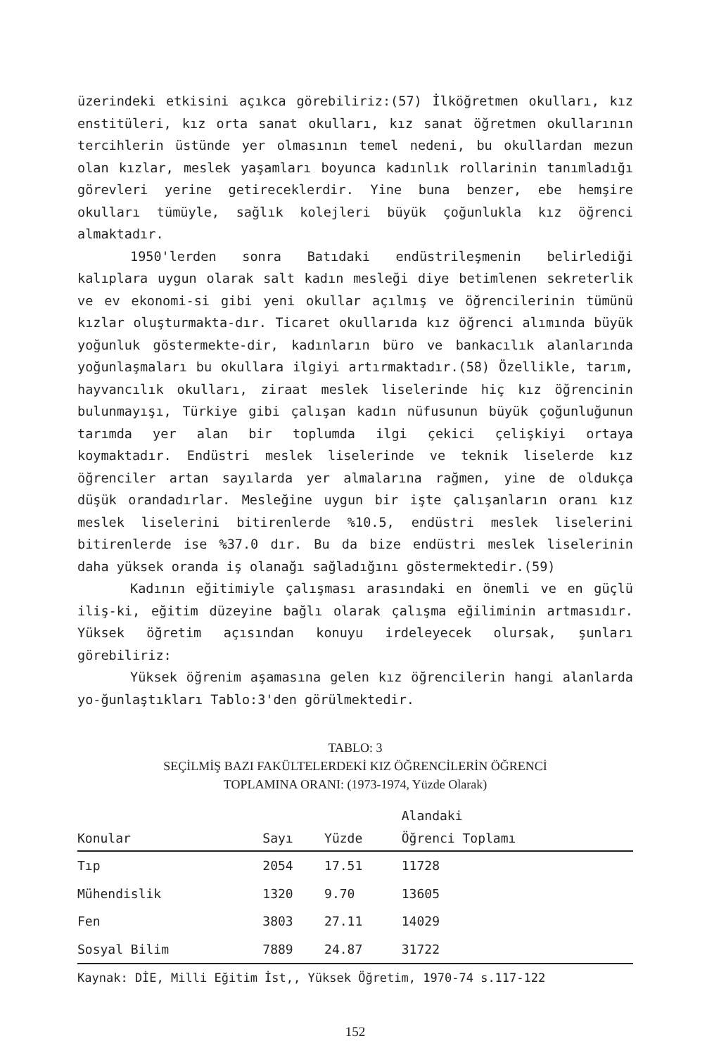üzerindeki etkisini açıkca görebiliriz:(57) İlköğretmen okulları, kız enstitüleri, kız orta sanat okulları, kız sanat öğretmen okullarının tercihlerin üstünde yer olmasının temel nedeni, bu okullardan mezun olan kızlar, meslek yaşamları boyunca kadınlık rollarinin tanımladığı görevleri yerine getireceklerdir. Yine buna benzer, ebe hemşire okulları tümüyle, sağlık kolejleri büyük çoğunlukla kız öğrenci almaktadır.
1950'lerden sonra Batıdaki endüstrileşmenin belirlediği kalıplara uygun olarak salt kadın mesleği diye betimlenen sekreterlik ve ev ekonomi-si gibi yeni okullar açılmış ve öğrencilerinin tümünü kızlar oluşturmakta-dır. Ticaret okullarıda kız öğrenci alımında büyük yoğunluk göstermekte-dir, kadınların büro ve bankacılık alanlarında yoğunlaşmaları bu okullara ilgiyi artırmaktadır.(58) Özellikle, tarım, hayvancılık okulları, ziraat meslek liselerinde hiç kız öğrencinin bulunmayışı, Türkiye gibi çalışan kadın nüfusunun büyük çoğunluğunun tarımda yer alan bir toplumda ilgi çekici çelişkiyi ortaya koymaktadır. Endüstri meslek liselerinde ve teknik liselerde kız öğrenciler artan sayılarda yer almalarına rağmen, yine de oldukça düşük orandadırlar. Mesleğine uygun bir işte çalışanların oranı kız meslek liselerini bitirenlerde %10.5, endüstri meslek liselerini bitirenlerde ise %37.0 dır. Bu da bize endüstri meslek liselerinin daha yüksek oranda iş olanağı sağladığını göstermektedir.(59)
Kadının eğitimiyle çalışması arasındaki en önemli ve en güçlü iliş-ki, eğitim düzeyine bağlı olarak çalışma eğiliminin artmasıdır. Yüksek öğretim açısından konuyu irdeleyecek olursak, şunları görebiliriz:
Yüksek öğrenim aşamasına gelen kız öğrencilerin hangi alanlarda yo-ğunlaştıkları Tablo:3'den görülmektedir.
TABLO: 3
SEÇİLMİŞ BAZI FAKÜLTELERDEKİ KIZ ÖĞRENCİLERİN ÖĞRENCİ
TOPLAMINA ORANI: (1973-1974, Yüzde Olarak)
| Konular | Sayı | Yüzde | Alandaki Öğrenci Toplamı |
| --- | --- | --- | --- |
| Tıp | 2054 | 17.51 | 11728 |
| Mühendislik | 1320 | 9.70 | 13605 |
| Fen | 3803 | 27.11 | 14029 |
| Sosyal Bilim | 7889 | 24.87 | 31722 |
| Kaynak: DİE, Milli Eğitim İst,, Yüksek Öğretim, 1970-74 s.117-122 | | | |
152